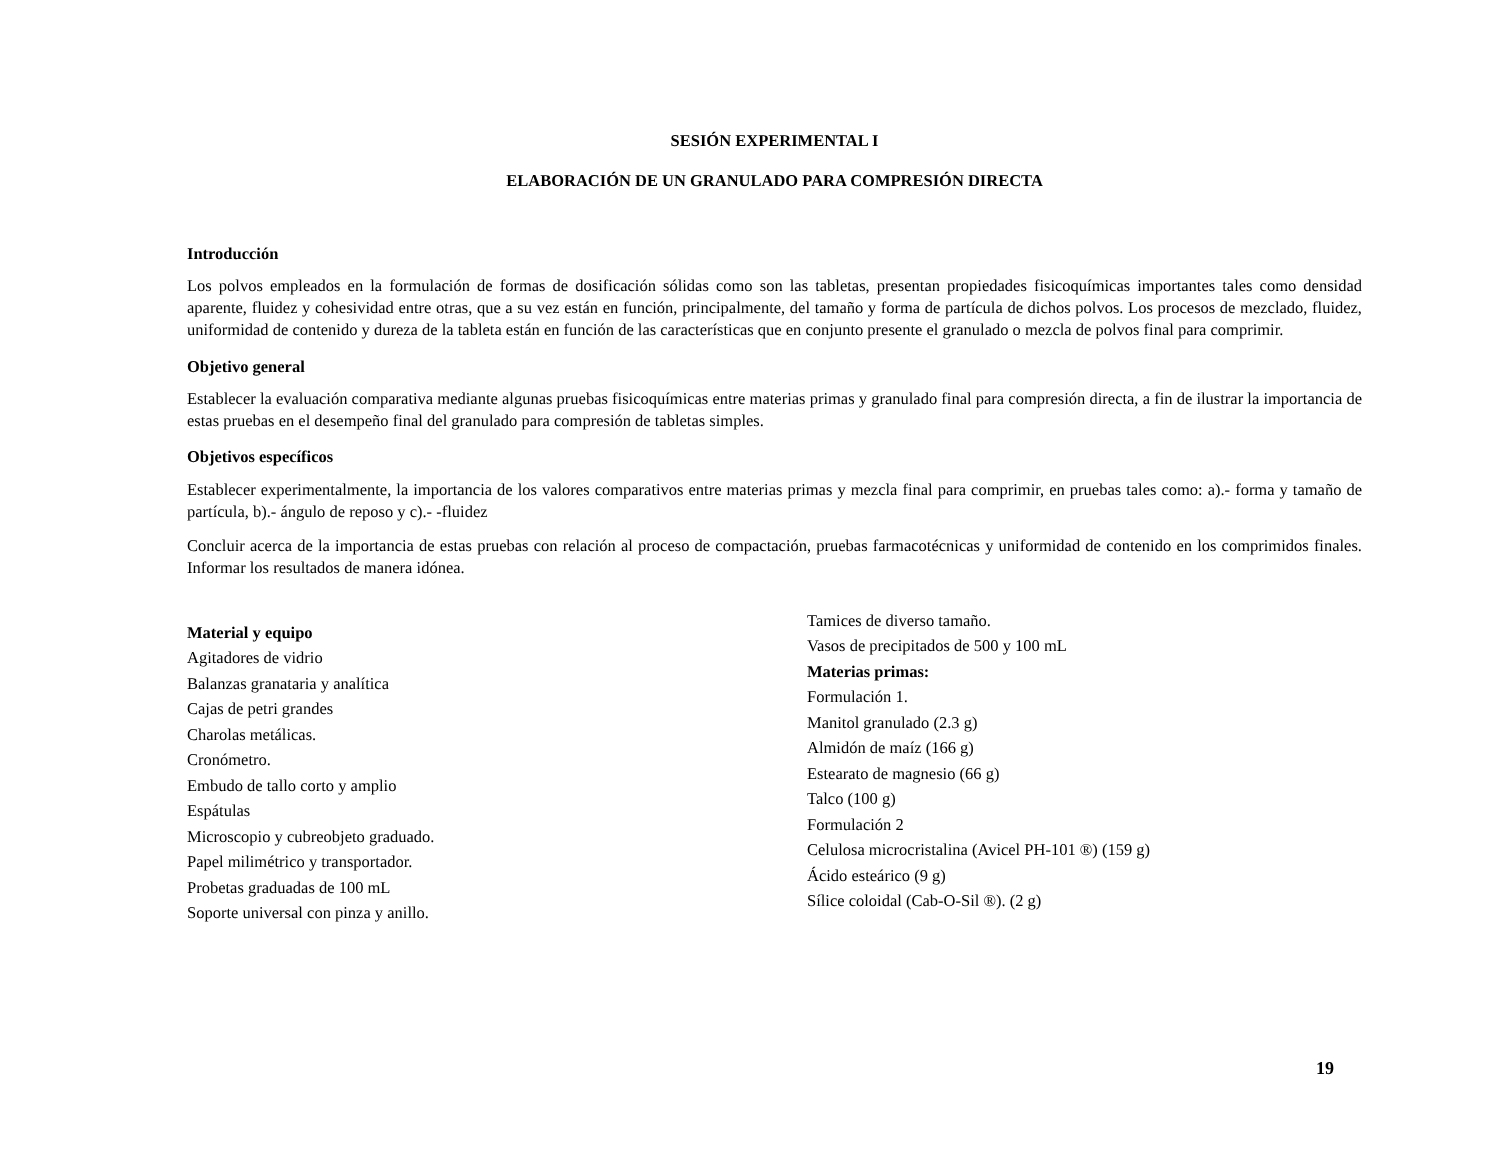SESIÓN EXPERIMENTAL I
ELABORACIÓN DE UN GRANULADO PARA COMPRESIÓN DIRECTA
Introducción
Los polvos empleados en la formulación de formas de dosificación sólidas como son las tabletas, presentan propiedades fisicoquímicas importantes tales como densidad aparente, fluidez y cohesividad entre otras, que a su vez están en función, principalmente, del tamaño y forma de partícula de dichos polvos. Los procesos de mezclado, fluidez, uniformidad de contenido y dureza de la tableta están en función de las características que en conjunto presente el granulado o mezcla de polvos final para comprimir.
Objetivo general
Establecer la evaluación comparativa mediante algunas pruebas fisicoquímicas entre materias primas y granulado final para compresión directa, a fin de ilustrar la importancia de estas pruebas en el desempeño final del granulado para compresión de tabletas simples.
Objetivos específicos
Establecer experimentalmente, la importancia de los valores comparativos entre materias primas y mezcla final para comprimir, en pruebas tales como: a).- forma y tamaño de partícula, b).- ángulo de reposo y c).- -fluidez
Concluir acerca de la importancia de estas pruebas con relación al proceso de compactación, pruebas farmacotécnicas y uniformidad de contenido en los comprimidos finales. Informar los resultados de manera idónea.
Material y equipo
Agitadores de vidrio
Balanzas granataria y analítica
Cajas de petri grandes
Charolas metálicas.
Cronómetro.
Embudo de tallo corto y amplio
Espátulas
Microscopio y cubreobjeto graduado.
Papel milimétrico y transportador.
Probetas graduadas de 100 mL
Soporte universal con pinza y anillo.
Tamices de diverso tamaño.
Vasos de precipitados de 500 y 100 mL
Materias primas:
Formulación 1.
Manitol granulado (2.3 g)
Almidón de maíz (166 g)
Estearato de magnesio (66 g)
Talco (100 g)
Formulación 2
Celulosa microcristalina (Avicel PH-101 ®) (159 g)
Ácido esteárico (9 g)
Sílice coloidal (Cab-O-Sil ®). (2 g)
19